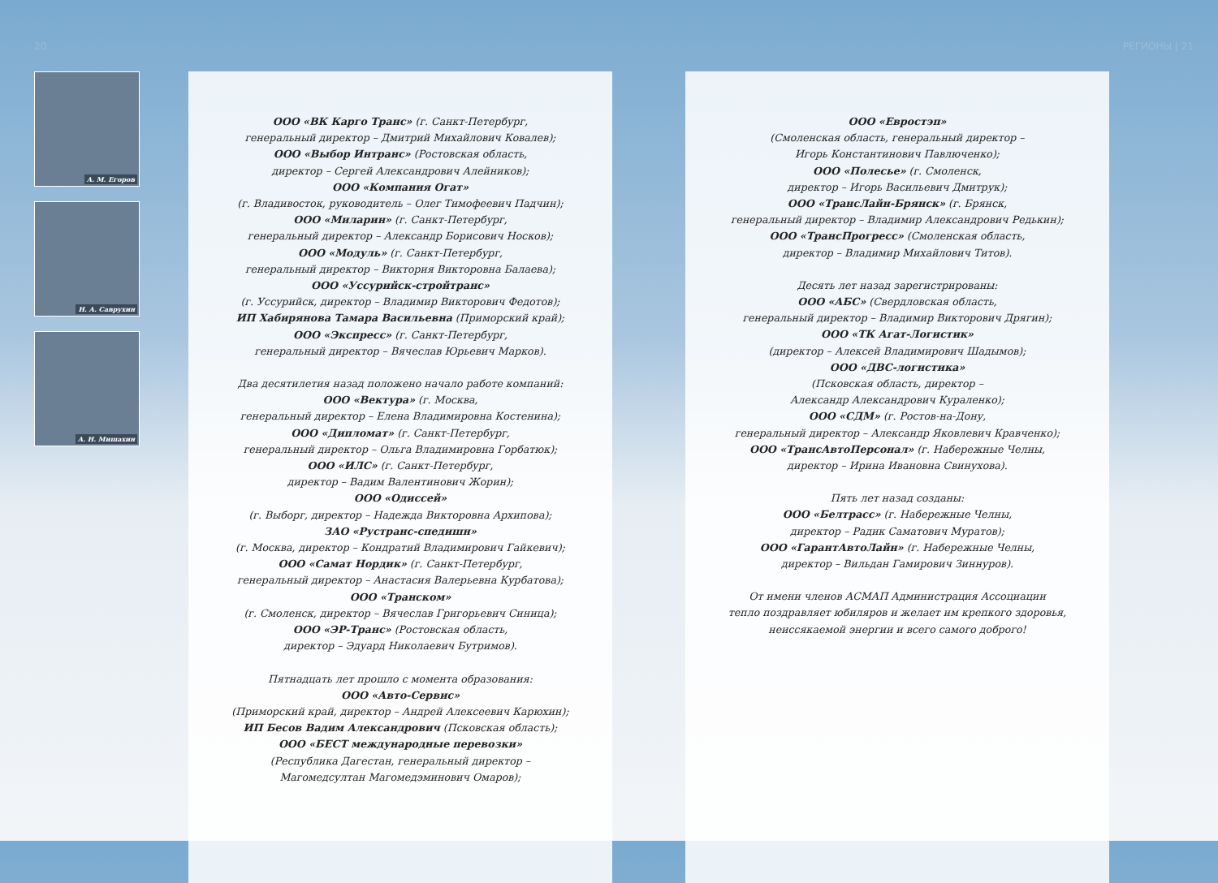20 РЕГИОНЫ | 21
А. М. Егоров
Н. А. Саврухин
А. Н. Мишахин
ООО «ВК Карго Транс» (г. Санкт-Петербург,
генеральный директор – Дмитрий Михайлович Ковалев);
ООО «Выбор Интранс» (Ростовская область,
директор – Сергей Александрович Алейников);
ООО «Компания Огат»
(г. Владивосток, руководитель – Олег Тимофеевич Падчин);
ООО «Миларин» (г. Санкт-Петербург,
генеральный директор – Александр Борисович Носков);
ООО «Модуль» (г. Санкт-Петербург,
генеральный директор – Виктория Викторовна Балаева);
ООО «Уссурийск-стройтранс»
(г. Уссурийск, директор – Владимир Викторович Федотов);
ИП Хабирянова Тамара Васильевна (Приморский край);
ООО «Экспресс» (г. Санкт-Петербург,
генеральный директор – Вячеслав Юрьевич Марков).
Два десятилетия назад положено начало работе компаний:
ООО «Вектура» (г. Москва,
генеральный директор – Елена Владимировна Костенина);
ООО «Дипломат» (г. Санкт-Петербург,
генеральный директор – Ольга Владимировна Горбатюк);
ООО «ИЛС» (г. Санкт-Петербург,
директор – Вадим Валентинович Жорин);
ООО «Одиссей»
(г. Выборг, директор – Надежда Викторовна Архипова);
ЗАО «Рустранс-спедишн»
(г. Москва, директор – Кондратий Владимирович Гайкевич);
ООО «Самат Нордик» (г. Санкт-Петербург,
генеральный директор – Анастасия Валерьевна Курбатова);
ООО «Транском»
(г. Смоленск, директор – Вячеслав Григорьевич Синица);
ООО «ЭР-Транс» (Ростовская область,
директор – Эдуард Николаевич Бутримов).
Пятнадцать лет прошло с момента образования:
ООО «Авто-Сервис»
(Приморский край, директор – Андрей Алексеевич Карюхин);
ИП Бесов Вадим Александрович (Псковская область);
ООО «БЕСТ международные перевозки»
(Республика Дагестан, генеральный директор –
Магомедсултан Магомедэминович Омаров);
ООО «Евростэп»
(Смоленская область, генеральный директор –
Игорь Константинович Павлюченко);
ООО «Полесье» (г. Смоленск,
директор – Игорь Васильевич Дмитрук);
ООО «ТрансЛайн-Брянск» (г. Брянск,
генеральный директор – Владимир Александрович Редькин);
ООО «ТрансПрогресс» (Смоленская область,
директор – Владимир Михайлович Титов).
Десять лет назад зарегистрированы:
ООО «АБС» (Свердловская область,
генеральный директор – Владимир Викторович Дрягин);
ООО «ТК Агат-Логистик»
(директор – Алексей Владимирович Шадымов);
ООО «ДВС-логистика»
(Псковская область, директор –
Александр Александрович Кураленко);
ООО «СДМ» (г. Ростов-на-Дону,
генеральный директор – Александр Яковлевич Кравченко);
ООО «ТрансАвтоПерсонал» (г. Набережные Челны,
директор – Ирина Ивановна Свинухова).
Пять лет назад созданы:
ООО «Белтрасс» (г. Набережные Челны,
директор – Радик Саматович Муратов);
ООО «ГарантАвтоЛайн» (г. Набережные Челны,
директор – Вильдан Гамирович Зиннуров).
От имени членов АСМАП Администрация Ассоциации
тепло поздравляет юбиляров и желает им крепкого здоровья,
неиссякаемой энергии и всего самого доброго!